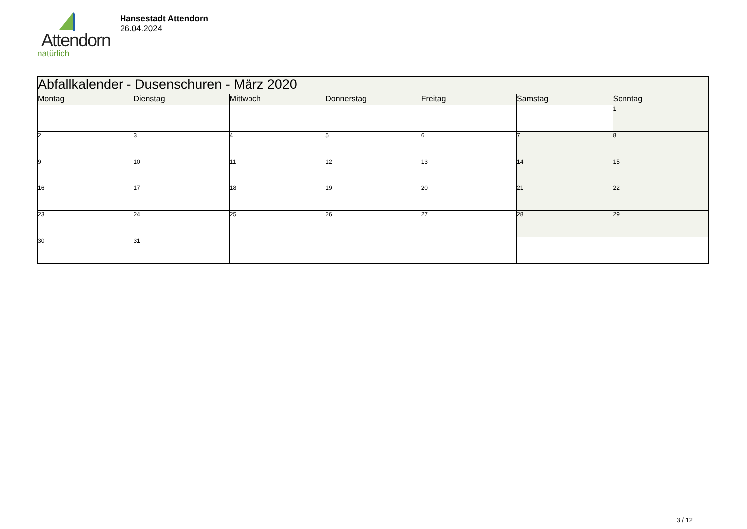Attendorn
natürlich
Hansestadt Attendorn
26.04.2024
| Abfallkalender - Dusenschuren - März 2020 | | | | | | |
| --- | --- | --- | --- | --- | --- | --- |
| Montag | Dienstag | Mittwoch | Donnerstag | Freitag | Samstag | Sonntag |
| | | | | | | 1 |
| 2 | 3 | 4 | 5 | 6 | 7 | 8 |
| 9 | 10 | 11 | 12 | 13 | 14 | 15 |
| 16 | 17 | 18 | 19 | 20 | 21 | 22 |
| 23 | 24 | 25 | 26 | 27 | 28 | 29 |
| 30 | 31 | | | | | |
3 / 12